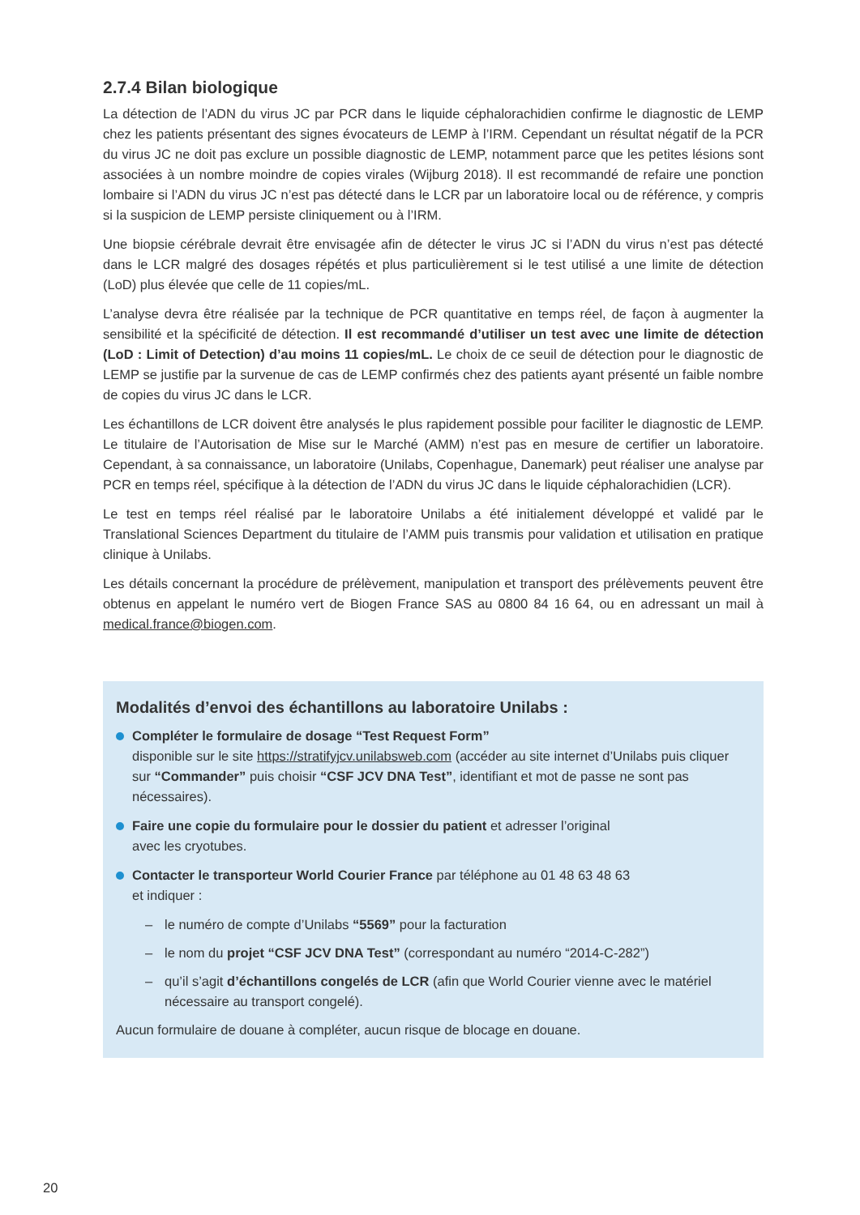2.7.4 Bilan biologique
La détection de l’ADN du virus JC par PCR dans le liquide céphalorachidien confirme le diagnostic de LEMP chez les patients présentant des signes évocateurs de LEMP à l’IRM. Cependant un résultat négatif de la PCR du virus JC ne doit pas exclure un possible diagnostic de LEMP, notamment parce que les petites lésions sont associées à un nombre moindre de copies virales (Wijburg 2018). Il est recommandé de refaire une ponction lombaire si l’ADN du virus JC n’est pas détecté dans le LCR par un laboratoire local ou de référence, y compris si la suspicion de LEMP persiste cliniquement ou à l’IRM.
Une biopsie cérébrale devrait être envisagée afin de détecter le virus JC si l’ADN du virus n’est pas détecté dans le LCR malgré des dosages répétés et plus particulièrement si le test utilisé a une limite de détection (LoD) plus élevée que celle de 11 copies/mL.
L’analyse devra être réalisée par la technique de PCR quantitative en temps réel, de façon à augmenter la sensibilité et la spécificité de détection. Il est recommandé d’utiliser un test avec une limite de détection (LoD : Limit of Detection) d’au moins 11 copies/mL. Le choix de ce seuil de détection pour le diagnostic de LEMP se justifie par la survenue de cas de LEMP confirmés chez des patients ayant présenté un faible nombre de copies du virus JC dans le LCR.
Les échantillons de LCR doivent être analysés le plus rapidement possible pour faciliter le diagnostic de LEMP. Le titulaire de l’Autorisation de Mise sur le Marché (AMM) n’est pas en mesure de certifier un laboratoire. Cependant, à sa connaissance, un laboratoire (Unilabs, Copenhague, Danemark) peut réaliser une analyse par PCR en temps réel, spécifique à la détection de l’ADN du virus JC dans le liquide céphalorachidien (LCR).
Le test en temps réel réalisé par le laboratoire Unilabs a été initialement développé et validé par le Translational Sciences Department du titulaire de l’AMM puis transmis pour validation et utilisation en pratique clinique à Unilabs.
Les détails concernant la procédure de prélèvement, manipulation et transport des prélèvements peuvent être obtenus en appelant le numéro vert de Biogen France SAS au 0800 84 16 64, ou en adressant un mail à medical.france@biogen.com.
Modalités d’envoi des échantillons au laboratoire Unilabs :
Compléter le formulaire de dosage “Test Request Form”
disponible sur le site https://stratifyjcv.unilabsweb.com (accéder au site internet d’Unilabs puis cliquer sur “Commander” puis choisir “CSF JCV DNA Test”, identifiant et mot de passe ne sont pas nécessaires).
Faire une copie du formulaire pour le dossier du patient et adresser l’original
avec les cryotubes.
Contacter le transporteur World Courier France par téléphone au 01 48 63 48 63
et indiquer :
– le numéro de compte d’Unilabs “5569” pour la facturation
– le nom du projet “CSF JCV DNA Test” (correspondant au numéro “2014-C-282”)
– qu’il s’agit d’échantillons congelés de LCR (afin que World Courier vienne avec le matériel nécessaire au transport congelé).
Aucun formulaire de douane à compléter, aucun risque de blocage en douane.
20